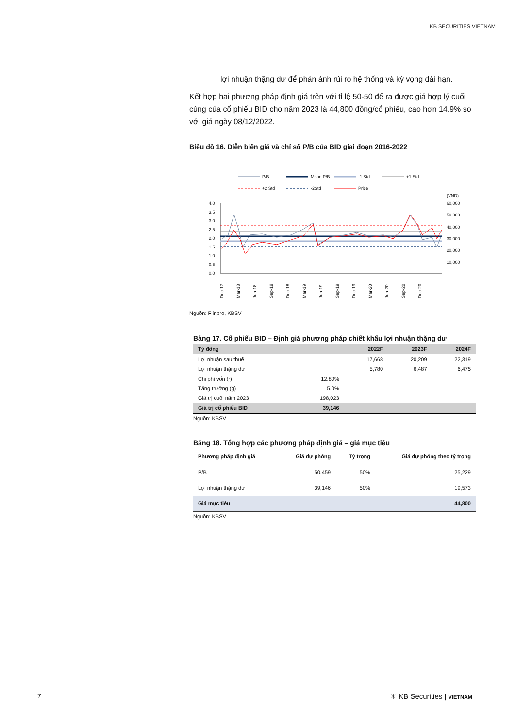KB SECURITIES VIETNAM
lợi nhuận thặng dư để phản ánh rủi ro hệ thống và kỳ vọng dài hạn.
Kết hợp hai phương pháp định giá trên với tỉ lệ 50-50 để ra được giá hợp lý cuối cùng của cổ phiếu BID cho năm 2023 là 44,800 đồng/cổ phiếu, cao hơn 14.9% so với giá ngày 08/12/2022.
Biểu đồ 16. Diễn biến giá và chỉ số P/B của BID giai đoạn 2016-2022
P/B
Mean P/B
-1 Std
+1 Std
+2 Std
-2Std
Price
(VND)
4.0
3.5
3.0
2.5
2.0
1.5
1.0
0.5
0.0
60,000
50,000
40,000
30,000
20,000
10,000
-
Dec-17
Mar-18
Jun-18
Sep-18
Dec-18
Mar-19
Jun-19
Sep-19
Dec-19
Mar-20
Jun-20
Sep-20
Dec-20
Nguồn: Fiinpro, KBSV
Bảng 17. Cổ phiếu BID – Định giá phương pháp chiết khấu lợi nhuận thặng dư
| Tỷ đồng | | 2022F | 2023F | 2024F |
| --- | --- | --- | --- | --- |
| Lợi nhuận sau thuế | | 17,668 | 20,209 | 22,319 |
| Lợi nhuận thặng dư | | 5,780 | 6,487 | 6,475 |
| Chi phí vốn (r) | 12.80% | | | |
| Tăng trưởng (g) | 5.0% | | | |
| Giá trị cuối năm 2023 | 198,023 | | | |
| Giá trị cổ phiếu BID | 39,146 | | | |
Nguồn: KBSV
Bảng 18. Tổng hợp các phương pháp định giá – giá mục tiêu
| Phương pháp định giá | Giá dự phóng | Tỷ trọng | Giá dự phóng theo tỷ trọng |
| --- | --- | --- | --- |
| P/B | 50,459 | 50% | 25,229 |
| Lợi nhuận thặng dư | 39,146 | 50% | 19,573 |
| Giá mục tiêu | | | 44,800 |
Nguồn: KBSV
7 ✳ KB Securities | VIETNAM